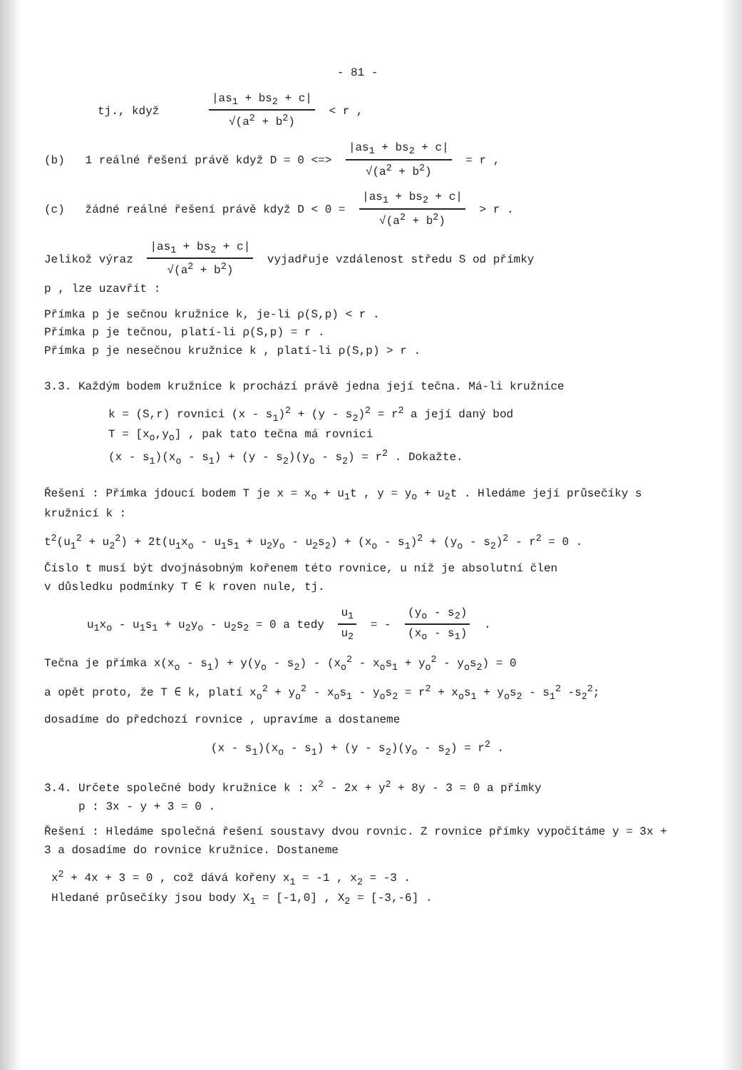- 81 -
tj., když |as<sub>1</sub> + bs<sub>2</sub> + c| √(a<sup>2</sup> + b<sup>2</sup>) < r ,
(b) 1 reálné řešení právě když D = 0 <=> |as<sub>1</sub> + bs<sub>2</sub> + c| √(a<sup>2</sup> + b<sup>2</sup>) = r ,
(c) žádné reálné řešení právě když D < 0 = |as<sub>1</sub> + bs<sub>2</sub> + c| √(a<sup>2</sup> + b<sup>2</sup>) > r .
Jelikož výraz |as<sub>1</sub> + bs<sub>2</sub> + c| √(a<sup>2</sup> + b<sup>2</sup>) vyjadřuje vzdálenost středu S od přímky
p , lze uzavřít :
Přímka p je sečnou kružnice k, je-li ρ(S,p) < r .
Přímka p je tečnou, platí-li ρ(S,p) = r .
Přímka p je nesečnou kružnice k , platí-li ρ(S,p) > r .
3.3. Každým bodem kružnice k prochází právě jedna její tečna. Má-li kružnice
k = (S,r) rovnici (x - s<sub>1</sub>)<sup>2</sup> + (y - s<sub>2</sub>)<sup>2</sup> = r<sup>2</sup> a její daný bod
T = [x<sub>o</sub>,y<sub>o</sub>] , pak tato tečna má rovnici
(x - s<sub>1</sub>)(x<sub>o</sub> - s<sub>1</sub>) + (y - s<sub>2</sub>)(y<sub>o</sub> - s<sub>2</sub>) = r<sup>2</sup> . Dokažte.
Řešení : Přímka jdoucí bodem T je x = x<sub>o</sub> + u<sub>1</sub>t , y = y<sub>o</sub> + u<sub>2</sub>t . Hledáme její průsečíky s kružnicí k :
t<sup>2</sup>(u<sub>1</sub><sup>2</sup> + u<sub>2</sub><sup>2</sup>) + 2t(u<sub>1</sub>x<sub>o</sub> - u<sub>1</sub>s<sub>1</sub> + u<sub>2</sub>y<sub>o</sub> - u<sub>2</sub>s<sub>2</sub>) + (x<sub>o</sub> - s<sub>1</sub>)<sup>2</sup> + (y<sub>o</sub> - s<sub>2</sub>)<sup>2</sup> - r<sup>2</sup> = 0 .
Číslo t musí být dvojnásobným kořenem této rovnice, u níž je absolutní člen
v důsledku podmínky T ∈ k roven nule, tj.
u<sub>1</sub>x<sub>o</sub> - u<sub>1</sub>s<sub>1</sub> + u<sub>2</sub>y<sub>o</sub> - u<sub>2</sub>s<sub>2</sub> = 0 a tedy u<sub>1</sub> u<sub>2</sub> = - (y<sub>o</sub> - s<sub>2</sub>) (x<sub>o</sub> - s<sub>1</sub>) .
Tečna je přímka x(x<sub>o</sub> - s<sub>1</sub>) + y(y<sub>o</sub> - s<sub>2</sub>) - (x<sub>o</sub><sup>2</sup> - x<sub>o</sub>s<sub>1</sub> + y<sub>o</sub><sup>2</sup> - y<sub>o</sub>s<sub>2</sub>) = 0
a opět proto, že T ∈ k, platí x<sub>o</sub><sup>2</sup> + y<sub>o</sub><sup>2</sup> - x<sub>o</sub>s<sub>1</sub> - y<sub>o</sub>s<sub>2</sub> = r<sup>2</sup> + x<sub>o</sub>s<sub>1</sub> + y<sub>o</sub>s<sub>2</sub> - s<sub>1</sub><sup>2</sup> -s<sub>2</sub><sup>2</sup>;
dosadíme do předchozí rovnice , upravíme a dostaneme
(x - s<sub>1</sub>)(x<sub>o</sub> - s<sub>1</sub>) + (y - s<sub>2</sub>)(y<sub>o</sub> - s<sub>2</sub>) = r<sup>2</sup> .
3.4. Určete společné body kružnice k : x<sup>2</sup> - 2x + y<sup>2</sup> + 8y - 3 = 0 a přímky
p : 3x - y + 3 = 0 .
Řešení : Hledáme společná řešení soustavy dvou rovnic. Z rovnice přímky vypočítáme y = 3x + 3 a dosadíme do rovnice kružnice. Dostaneme
x<sup>2</sup> + 4x + 3 = 0 , což dává kořeny x<sub>1</sub> = -1 , x<sub>2</sub> = -3 .
Hledané průsečíky jsou body X<sub>1</sub> = [-1,0] , X<sub>2</sub> = [-3,-6] .